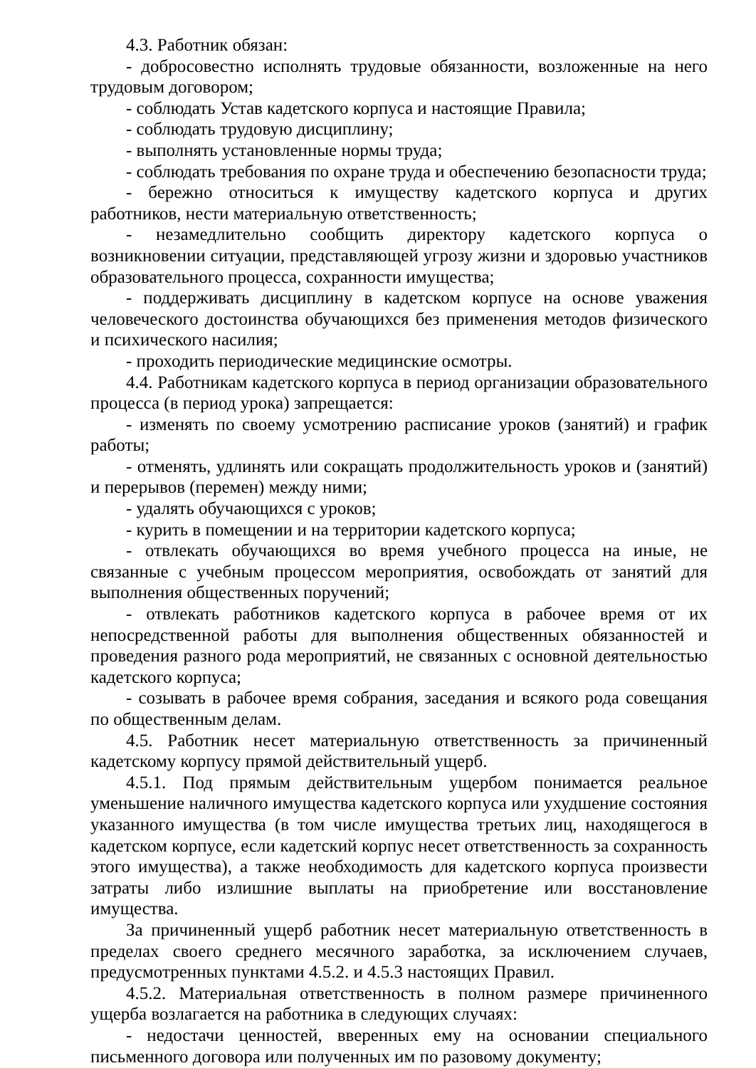4.3. Работник обязан:
- добросовестно исполнять трудовые обязанности, возложенные на него трудовым договором;
- соблюдать Устав кадетского корпуса и настоящие Правила;
- соблюдать трудовую дисциплину;
- выполнять установленные нормы труда;
- соблюдать требования по охране труда и обеспечению безопасности труда;
- бережно относиться к имуществу кадетского корпуса и других работников, нести материальную ответственность;
- незамедлительно сообщить директору кадетского корпуса о возникновении ситуации, представляющей угрозу жизни и здоровью участников образовательного процесса, сохранности имущества;
- поддерживать дисциплину в кадетском корпусе на основе уважения человеческого достоинства обучающихся без применения методов физического и психического насилия;
- проходить периодические медицинские осмотры.
4.4. Работникам кадетского корпуса в период организации образовательного процесса (в период урока) запрещается:
- изменять по своему усмотрению расписание уроков (занятий) и график работы;
- отменять, удлинять или сокращать продолжительность уроков и (занятий) и перерывов (перемен) между ними;
- удалять обучающихся с уроков;
- курить в помещении и на территории кадетского корпуса;
- отвлекать обучающихся во время учебного процесса на иные, не связанные с учебным процессом мероприятия, освобождать от занятий для выполнения общественных поручений;
- отвлекать работников кадетского корпуса в рабочее время от их непосредственной работы для выполнения общественных обязанностей и проведения разного рода мероприятий, не связанных с основной деятельностью кадетского корпуса;
- созывать в рабочее время собрания, заседания и всякого рода совещания по общественным делам.
4.5. Работник несет материальную ответственность за причиненный кадетскому корпусу прямой действительный ущерб.
4.5.1. Под прямым действительным ущербом понимается реальное уменьшение наличного имущества кадетского корпуса или ухудшение состояния указанного имущества (в том числе имущества третьих лиц, находящегося в кадетском корпусе, если кадетский корпус несет ответственность за сохранность этого имущества), а также необходимость для кадетского корпуса произвести затраты либо излишние выплаты на приобретение или восстановление имущества.
За причиненный ущерб работник несет материальную ответственность в пределах своего среднего месячного заработка, за исключением случаев, предусмотренных пунктами 4.5.2. и 4.5.3 настоящих Правил.
4.5.2. Материальная ответственность в полном размере причиненного ущерба возлагается на работника в следующих случаях:
- недостачи ценностей, вверенных ему на основании специального письменного договора или полученных им по разовому документу;